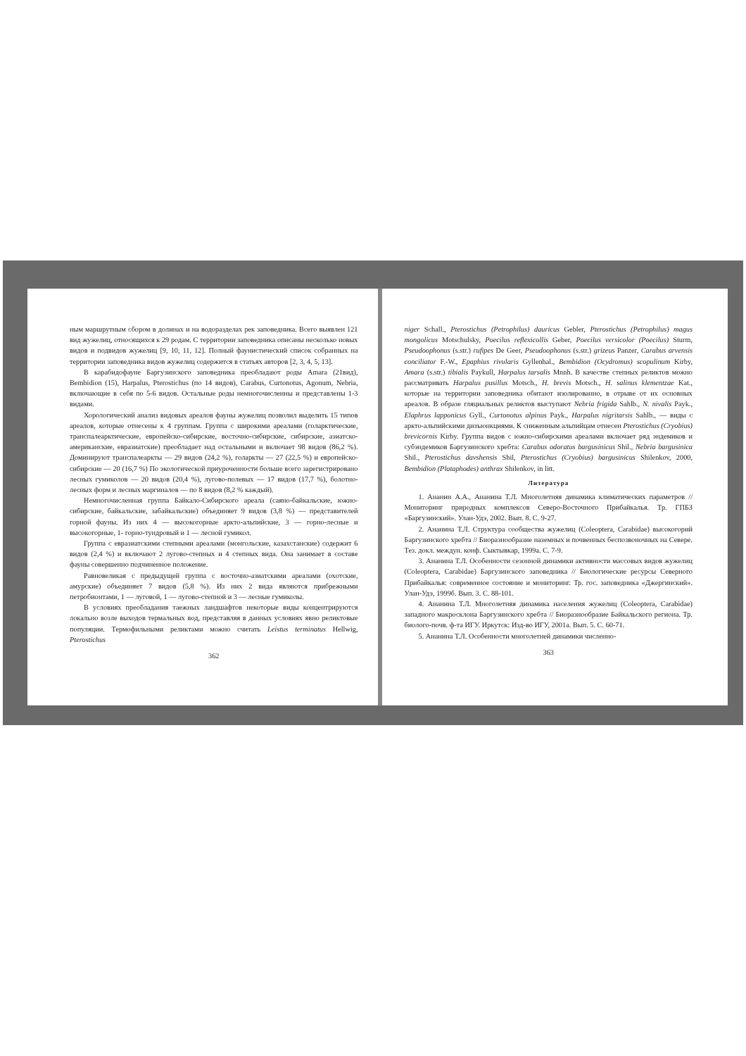ным маршрутным сбором в долинах и на водоразделах рек заповедника. Всего выявлен 121 вид жужелиц, относящихся к 29 родам. С территории заповедника описаны несколько новых видов и подвидов жужелиц [9, 10, 11, 12]. Полный фаунистический список собранных на территории заповедника видов жужелиц содержится в статьях авторов [2, 3, 4, 5, 13].
В карабидофауне Баргузинского заповедника преобладают роды Amara (21вид), Bembidion (15), Harpalus, Pterostichus (по 14 видов), Carabus, Curtonotus, Agonum, Nebria, включающие в себя по 5-6 видов. Остальные роды немногочисленны и представлены 1-3 видами.
Хорологический анализ видовых ареалов фауны жужелиц позволил выделить 15 типов ареалов, которые отнесены к 4 группам. Группа с широкими ареалами (голарктические, транспалеарктические, европейско-сибирские, восточно-сибирские, сибирские, азиатско-американские, евразиатские) преобладает над остальными и включает 98 видов (86,2 %). Доминируют транспалеаркты — 29 видов (24,2 %), голаркты — 27 (22,5 %) и европейско-сибирские — 20 (16,7 %) По экологической приуроченности больше всего зарегистрировано лесных гумиколов — 20 видов (20,4 %), лугово-полевых — 17 видов (17,7 %), болотно-лесных форм и лесных маргиналов — по 8 видов (8,2 % каждый).
Немногочисленная группа Байкало-Сибирского ареала (саяно-байкальские, южно-сибирские, байкальские, забайкальские) объединяет 9 видов (3,8 %) — представителей горной фауны. Из них 4 — высокогорные аркто-альпийские, 3 — горно-лесные и высокогорные, 1- горно-тундровый и 1 — лесной гумикол.
Группа с евразиатскими степными ареалами (монгольские, казахстанские) содержит 6 видов (2,4 %) и включают 2 лугово-степных и 4 степных вида. Она занимает в составе фауны совершенно подчиненное положение.
Равновеликая с предыдущей группа с восточно-азиатскими ареалами (охотские, амурские) объединяет 7 видов (5,8 %). Из них 2 вида являются прибрежными петробионтами, 1 — луговой, 1 — лугово-степной и 3 — лесные гумиколы.
В условиях преобладания таежных ландшафтов некоторые виды концентрируются локально возле выходов термальных вод, представляя в данных условиях явно реликтовые популяции. Термофильными реликтами можно считать Leistus terminatus Hellwig, Pterostichus
362
niger Schall., Pterostichus (Petrophilus) dauricus Gebler, Pterostichus (Petrophilus) magus mongolicus Motschulsky, Poecilus reflexicollis Geber, Poecilus versicolor (Poecilus) Sturm, Pseudoophonus (s.str.) rufipes De Geer, Pseudoophonus (s.str.) grizeus Panzer, Carabus arvensis conciliator F.-W., Epaphius rivularis Gyllenhal., Bembidion (Ocydromus) scopulinum Kirby, Amara (s.str.) tibialis Paykull, Harpalus tarsalis Mnnh. В качестве степных реликтов можно рассматривать Harpalus pusillus Motsch., H. brevis Motsch., H. salinus klementzae Kat., которые на территории заповедника обитают изолированно, в отрыве от их основных ареалов. В образе гляциальных реликтов выступают Nebria frigida Sahlb., N. nivalis Payk., Elaphrus lapponicus Gyll., Curtonotus alpinus Payk., Harpalus nigritarsis Sahlb., — виды с аркто-альпийскими дизъюнкциями. К сниженным альпийцам отнесен Pterostichus (Cryobius) brevicornis Kirby. Группа видов с южно-сибирскими ареалами включает ряд эндемиков и субэндемиков Баргузинского хребта: Carabus odoratus bargusinicus Shil., Nebria bargusinica Shil., Pterostichus davshensis Shil, Pterostichus (Cryobius) bargusinicus Shilenkov, 2000, Bembidion (Plataphodes) anthrax Shilenkov, in litt.
Литература
1. Ананин А.А., Ананина Т.Л. Многолетняя динамика климатических параметров // Мониторинг природных комплексов Северо-Восточного Прибайкалья. Тр. ГПБЗ «Баргузинский». Улан-Удэ, 2002. Вып. 8. С. 9-27.
2. Ананина Т.Л. Структура сообщества жужелиц (Coleoptera, Carabidae) высокогорий Баргузинского хребта // Биоразнообразие наземных и почвенных беспозвоночных на Севере. Тез. докл. междун. конф. Сыктывкар, 1999а. С. 7-9.
3. Ананина Т.Л. Особенности сезонной динамики активности массовых видов жужелиц (Coleoptera, Carabidae) Баргузинского заповедника // Биологические ресурсы Северного Прибайкалья: современное состояние и мониторинг. Тр. гос. заповедника «Джергинский». Улан-Удэ, 1999б. Вып. 3. С. 88-101.
4. Ананина Т.Л. Многолетняя динамика населения жужелиц (Coleoptera, Carabidae) западного макросклона Баргузинского хребта // Биоразнообразие Байкальского региона. Тр. биолого-почв. ф-та ИГУ. Иркутск: Изд-во ИГУ, 2001а. Вып. 5. С. 60-71.
5. Ананина Т.Л. Особенности многолетней динамики численно-
363